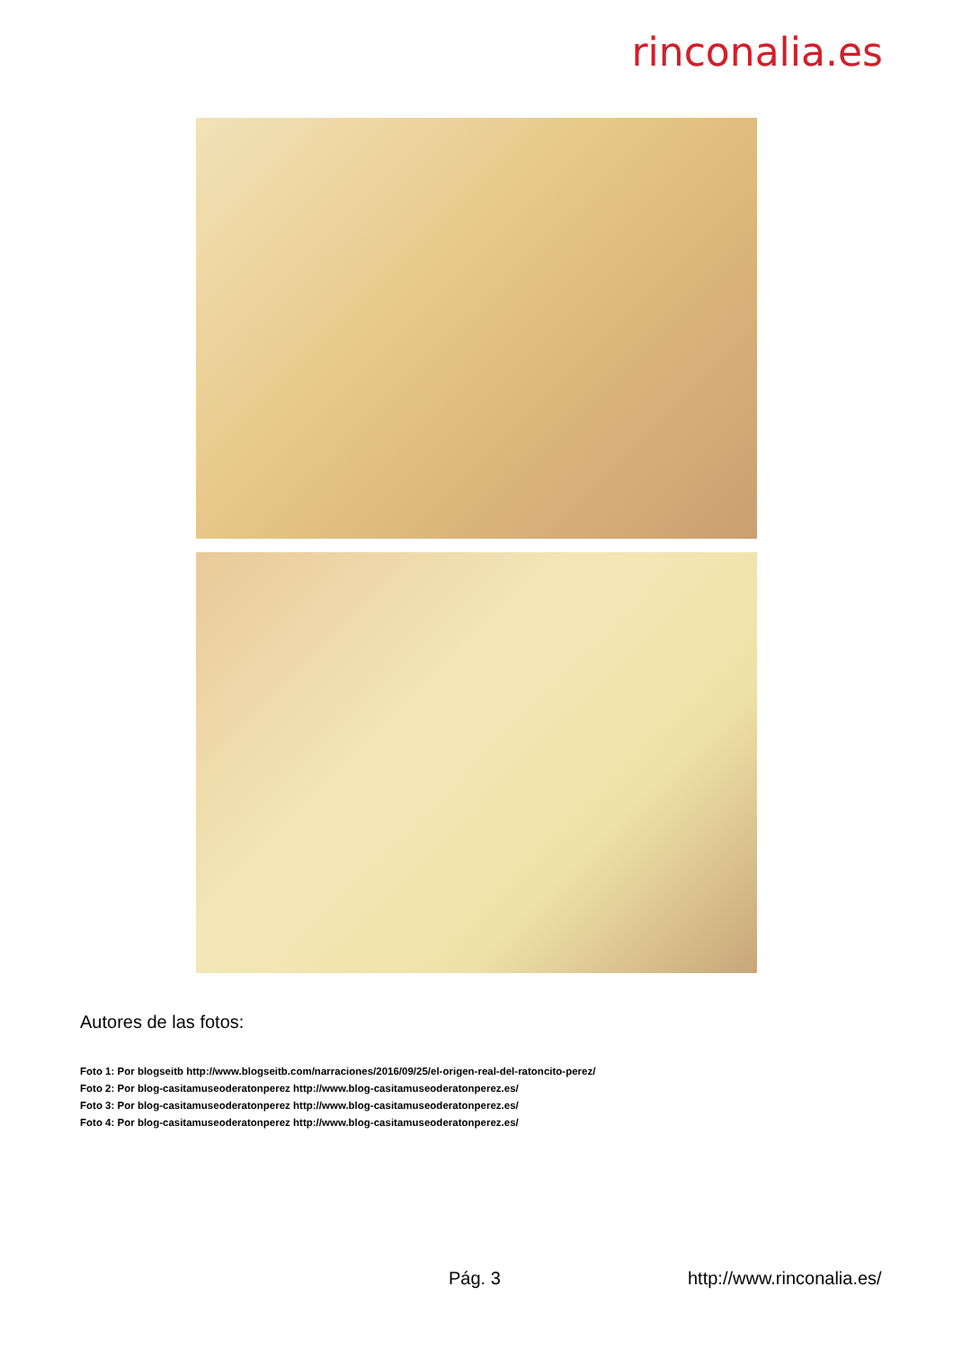rinconalia.es
Autores de las fotos:
Foto 1: Por blogseitb http://www.blogseitb.com/narraciones/2016/09/25/el-origen-real-del-ratoncito-perez/
Foto 2: Por blog-casitamuseoderatonperez http://www.blog-casitamuseoderatonperez.es/
Foto 3: Por blog-casitamuseoderatonperez http://www.blog-casitamuseoderatonperez.es/
Foto 4: Por blog-casitamuseoderatonperez http://www.blog-casitamuseoderatonperez.es/
Pág. 3 http://www.rinconalia.es/